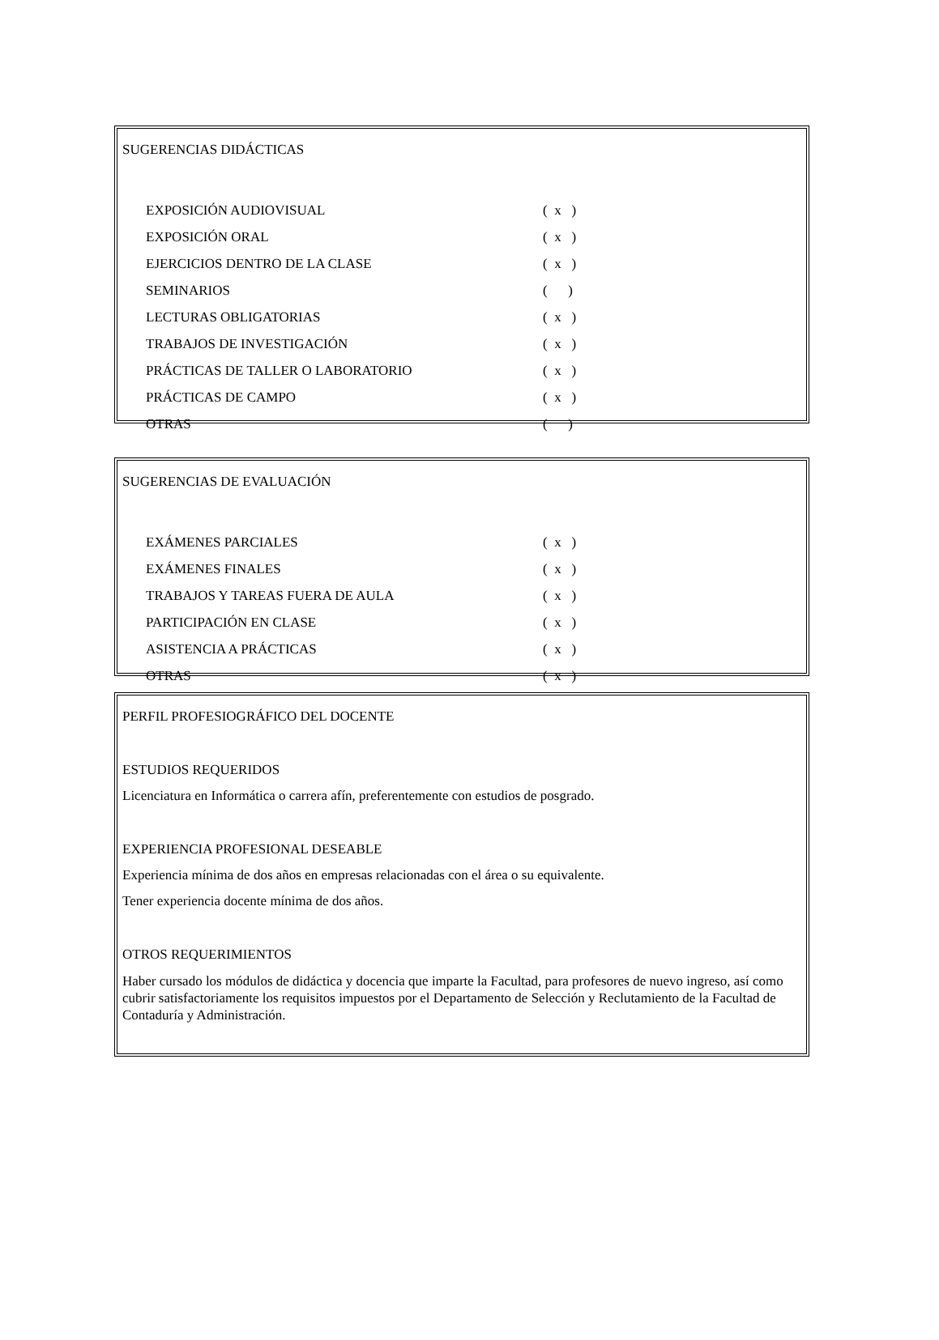SUGERENCIAS DIDÁCTICAS
| EXPOSICIÓN AUDIOVISUAL | ( x ) |
| EXPOSICIÓN ORAL | ( x ) |
| EJERCICIOS DENTRO DE LA CLASE | ( x ) |
| SEMINARIOS | ( ) |
| LECTURAS OBLIGATORIAS | ( x ) |
| TRABAJOS DE INVESTIGACIÓN | ( x ) |
| PRÁCTICAS DE TALLER O LABORATORIO | ( x ) |
| PRÁCTICAS DE CAMPO | ( x ) |
| OTRAS | ( ) |
SUGERENCIAS DE EVALUACIÓN
| EXÁMENES PARCIALES | ( x ) |
| EXÁMENES FINALES | ( x ) |
| TRABAJOS Y TAREAS FUERA DE AULA | ( x ) |
| PARTICIPACIÓN EN CLASE | ( x ) |
| ASISTENCIA A PRÁCTICAS | ( x ) |
| OTRAS | ( x ) |
PERFIL PROFESIOGRÁFICO DEL DOCENTE
ESTUDIOS REQUERIDOS
Licenciatura en Informática o carrera afín, preferentemente con estudios de posgrado.
EXPERIENCIA PROFESIONAL DESEABLE
Experiencia mínima de dos años en empresas relacionadas con el área o su equivalente.
Tener experiencia docente mínima de dos años.
OTROS REQUERIMIENTOS
Haber cursado los módulos de didáctica y docencia que imparte la Facultad, para profesores de nuevo ingreso, así como cubrir satisfactoriamente los requisitos impuestos por el Departamento de Selección y Reclutamiento de la Facultad de Contaduría y Administración.